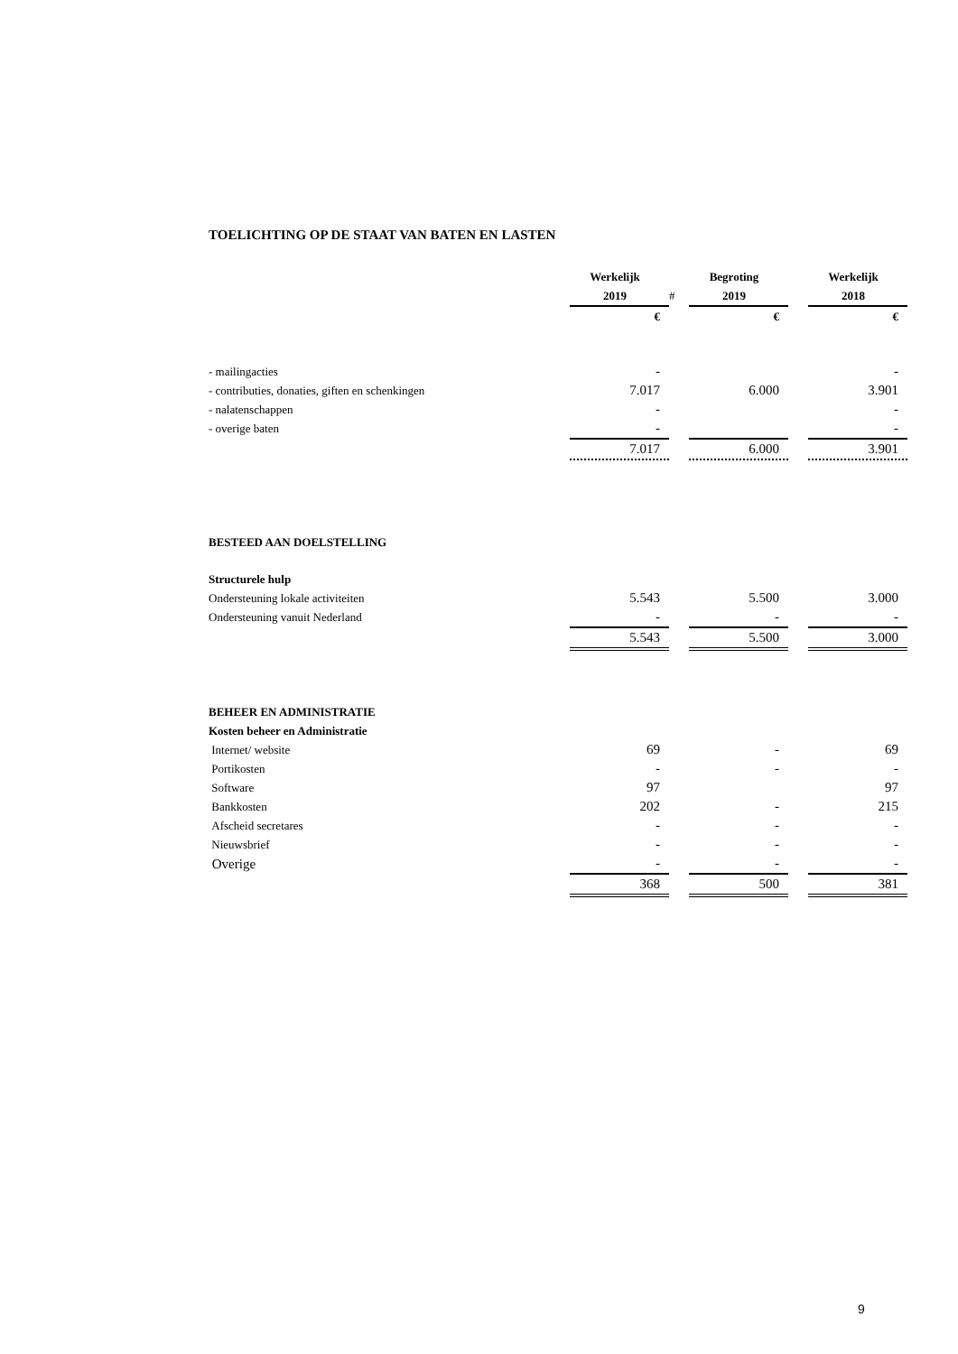TOELICHTING OP DE STAAT VAN BATEN EN LASTEN
| | Werkelijk | | Begroting | | Werkelijk |
| | 2019 | # | 2019 | | 2018 |
| | € | | € | | € |
| - mailingacties | - | | | | - |
| - contributies, donaties, giften en schenkingen | 7.017 | | 6.000 | | 3.901 |
| - nalatenschappen | - | | | | - |
| - overige baten | - | | | | - |
| | 7.017 | | 6.000 | | 3.901 |
| BESTEED AAN DOELSTELLING | | | | | |
| Structurele hulp | | | | | |
| Ondersteuning lokale activiteiten | 5.543 | | 5.500 | | 3.000 |
| Ondersteuning vanuit Nederland | - | | - | | - |
| | 5.543 | | 5.500 | | 3.000 |
| BEHEER EN ADMINISTRATIE | | | | | |
| Kosten beheer en Administratie | | | | | |
| Internet/ website | 69 | | - | | 69 |
| Portikosten | - | | - | | - |
| Software | 97 | | | | 97 |
| Bankkosten | 202 | | - | | 215 |
| Afscheid secretares | - | | - | | - |
| Nieuwsbrief | - | | - | | - |
| Overige | - | | - | | - |
| | 368 | | 500 | | 381 |
9